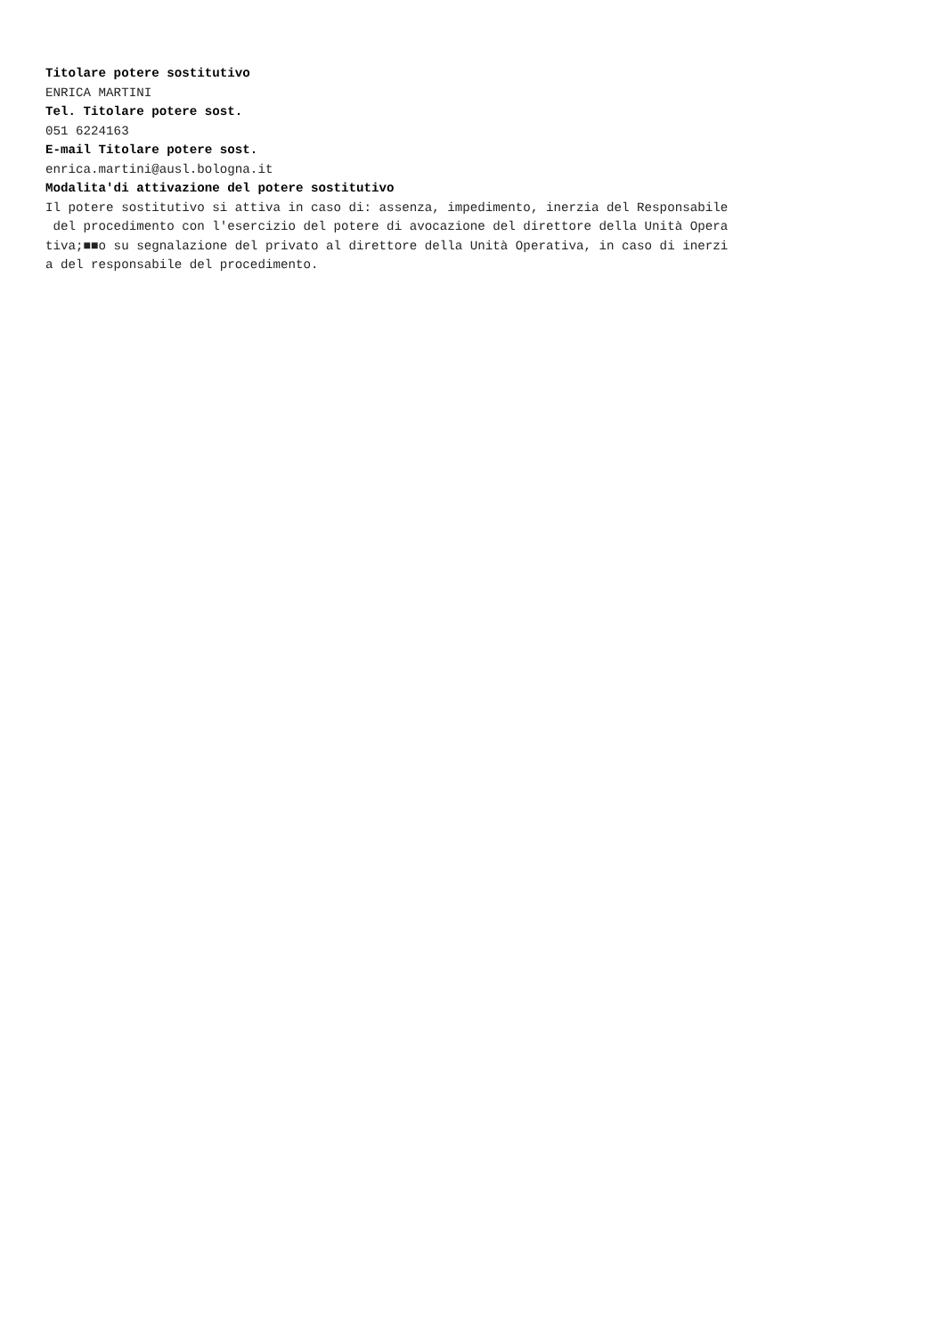Titolare potere sostitutivo ENRICA MARTINI Tel. Titolare potere sost. 051 6224163 E-mail Titolare potere sost. enrica.martini@ausl.bologna.it Modalita'di attivazione del potere sostitutivo Il potere sostitutivo si attiva in caso di: assenza, impedimento, inerzia del Responsabile del procedimento con l'esercizio del potere di avocazione del direttore della Unità Opera tiva;■■o su segnalazione del privato al direttore della Unità Operativa, in caso di inerzi a del responsabile del procedimento.